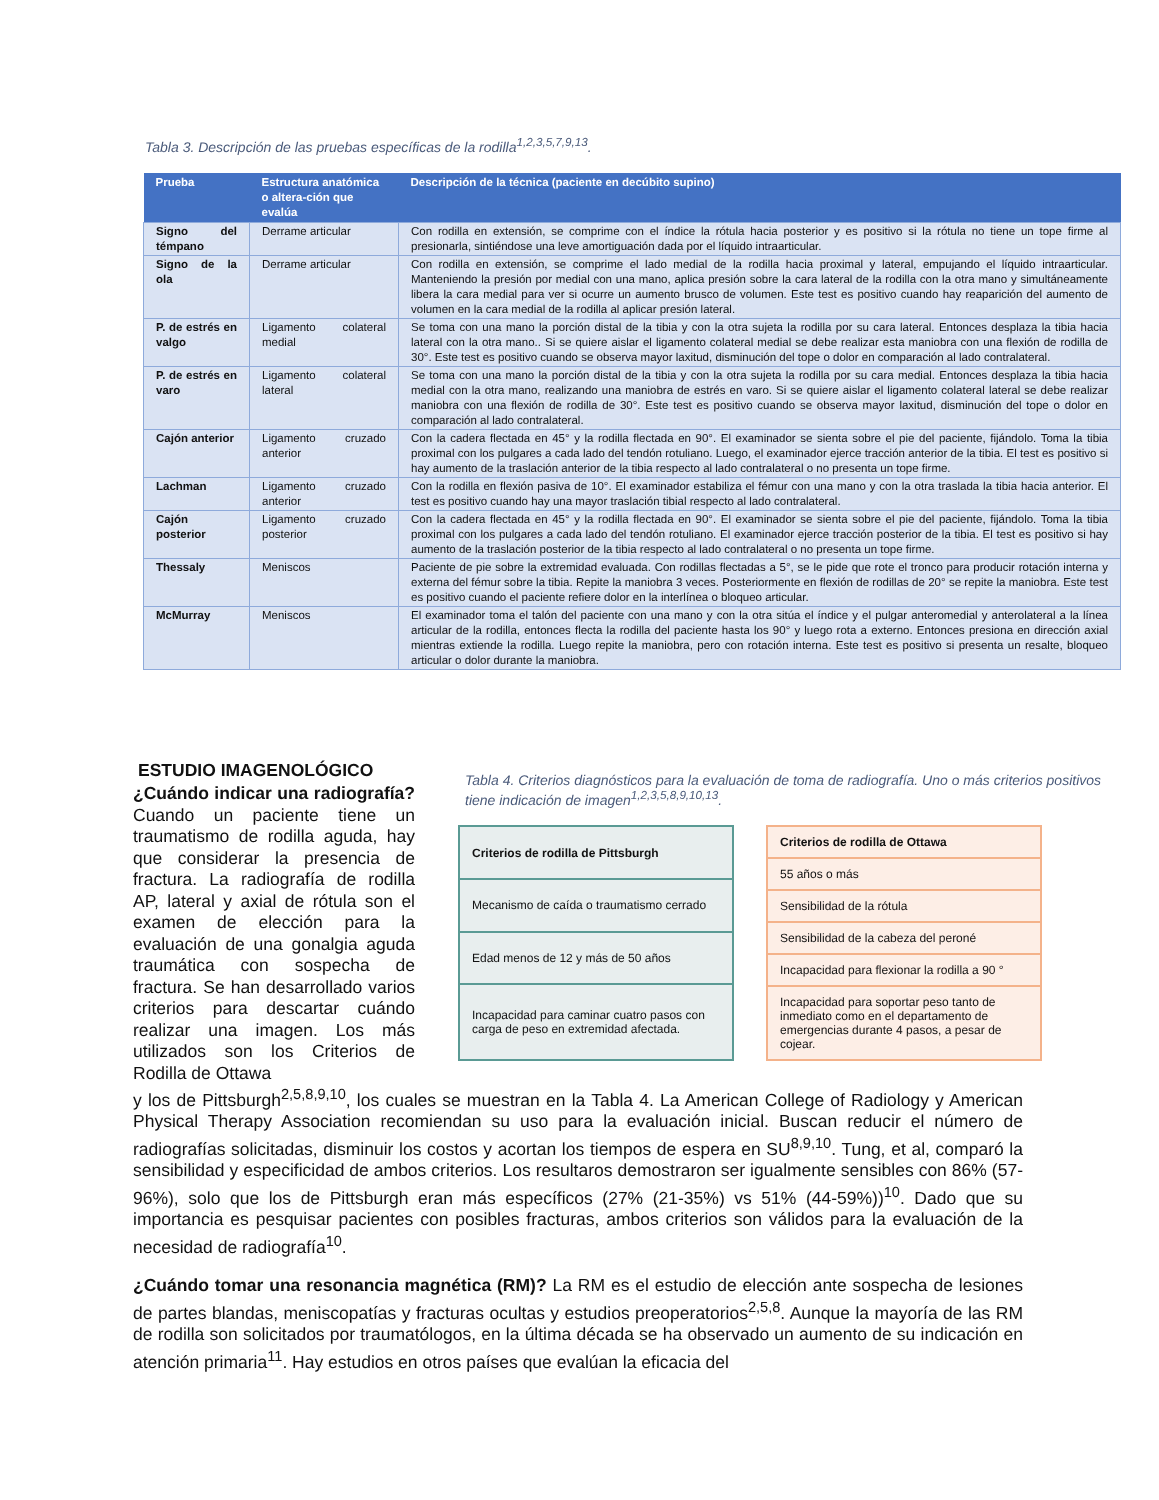Tabla 3. Descripción de las pruebas específicas de la rodilla<sup>1,2,3,5,7,9,13</sup>.
| Prueba | Estructura anatómica o altera-ción que evalúa | Descripción de la técnica (paciente en decúbito supino) |
| --- | --- | --- |
| Signo del témpano | Derrame articular | Con rodilla en extensión, se comprime con el índice la rótula hacia posterior y es positivo si la rótula no tiene un tope firme al presionarla, sintiéndose una leve amortiguación dada por el líquido intraarticular. |
| Signo de la ola | Derrame articular | Con rodilla en extensión, se comprime el lado medial de la rodilla hacia proximal y lateral, empujando el líquido intraarticular. Manteniendo la presión por medial con una mano, aplica presión sobre la cara lateral de la rodilla con la otra mano y simultáneamente libera la cara medial para ver si ocurre un aumento brusco de volumen. Este test es positivo cuando hay reaparición del aumento de volumen en la cara medial de la rodilla al aplicar presión lateral. |
| P. de estrés en valgo | Ligamento colateral medial | Se toma con una mano la porción distal de la tibia y con la otra sujeta la rodilla por su cara lateral. Entonces desplaza la tibia hacia lateral con la otra mano.. Si se quiere aislar el ligamento colateral medial se debe realizar esta maniobra con una flexión de rodilla de 30°. Este test es positivo cuando se observa mayor laxitud, disminución del tope o dolor en comparación al lado contralateral. |
| P. de estrés en varo | Ligamento colateral lateral | Se toma con una mano la porción distal de la tibia y con la otra sujeta la rodilla por su cara medial. Entonces desplaza la tibia hacia medial con la otra mano, realizando una maniobra de estrés en varo. Si se quiere aislar el ligamento colateral lateral se debe realizar maniobra con una flexión de rodilla de 30°. Este test es positivo cuando se observa mayor laxitud, disminución del tope o dolor en comparación al lado contralateral. |
| Cajón anterior | Ligamento cruzado anterior | Con la cadera flectada en 45° y la rodilla flectada en 90°. El examinador se sienta sobre el pie del paciente, fijándolo. Toma la tibia proximal con los pulgares a cada lado del tendón rotuliano. Luego, el examinador ejerce tracción anterior de la tibia. El test es positivo si hay aumento de la traslación anterior de la tibia respecto al lado contralateral o no presenta un tope firme. |
| Lachman | Ligamento cruzado anterior | Con la rodilla en flexión pasiva de 10°. El examinador estabiliza el fémur con una mano y con la otra traslada la tibia hacia anterior. El test es positivo cuando hay una mayor traslación tibial respecto al lado contralateral. |
| Cajón posterior | Ligamento cruzado posterior | Con la cadera flectada en 45° y la rodilla flectada en 90°. El examinador se sienta sobre el pie del paciente, fijándolo. Toma la tibia proximal con los pulgares a cada lado del tendón rotuliano. El examinador ejerce tracción posterior de la tibia. El test es positivo si hay aumento de la traslación posterior de la tibia respecto al lado contralateral o no presenta un tope firme. |
| Thessaly | Meniscos | Paciente de pie sobre la extremidad evaluada. Con rodillas flectadas a 5°, se le pide que rote el tronco para producir rotación interna y externa del fémur sobre la tibia. Repite la maniobra 3 veces. Posteriormente en flexión de rodillas de 20° se repite la maniobra. Este test es positivo cuando el paciente refiere dolor en la interlínea o bloqueo articular. |
| McMurray | Meniscos | El examinador toma el talón del paciente con una mano y con la otra sitúa el índice y el pulgar anteromedial y anterolateral a la línea articular de la rodilla, entonces flecta la rodilla del paciente hasta los 90° y luego rota a externo. Entonces presiona en dirección axial mientras extiende la rodilla. Luego repite la maniobra, pero con rotación interna. Este test es positivo si presenta un resalte, bloqueo articular o dolor durante la maniobra. |
ESTUDIO IMAGENOLÓGICO
¿Cuándo indicar una radiografía? Cuando un paciente tiene un traumatismo de rodilla aguda, hay que considerar la presencia de fractura. La radiografía de rodilla AP, lateral y axial de rótula son el examen de elección para la evaluación de una gonalgia aguda traumática con sospecha de fractura. Se han desarrollado varios criterios para descartar cuándo realizar una imagen. Los más utilizados son los Criterios de Rodilla de Ottawa
Tabla 4. Criterios diagnósticos para la evaluación de toma de radiografía. Uno o más criterios positivos tiene indicación de imagen<sup>1,2,3,5,8,9,10,13</sup>.
| Criterios de rodilla de Pittsburgh |
| Mecanismo de caída o traumatismo cerrado |
| Edad menos de 12 y más de 50 años |
| Incapacidad para caminar cuatro pasos con carga de peso en extremidad afectada. |
| Criterios de rodilla de Ottawa |
| 55 años o más |
| Sensibilidad de la rótula |
| Sensibilidad de la cabeza del peroné |
| Incapacidad para flexionar la rodilla a 90 ° |
| Incapacidad para soportar peso tanto de inmediato como en el departamento de emergencias durante 4 pasos, a pesar de cojear. |
y los de Pittsburgh<sup>2,5,8,9,10</sup>, los cuales se muestran en la Tabla 4. La American College of Radiology y American Physical Therapy Association recomiendan su uso para la evaluación inicial. Buscan reducir el número de radiografías solicitadas, disminuir los costos y acortan los tiempos de espera en SU<sup>8,9,10</sup>. Tung, et al, comparó la sensibilidad y especificidad de ambos criterios. Los resultaros demostraron ser igualmente sensibles con 86% (57-96%), solo que los de Pittsburgh eran más específicos (27% (21-35%) vs 51% (44-59%))<sup>10</sup>. Dado que su importancia es pesquisar pacientes con posibles fracturas, ambos criterios son válidos para la evaluación de la necesidad de radiografía<sup>10</sup>.
¿Cuándo tomar una resonancia magnética (RM)? La RM es el estudio de elección ante sospecha de lesiones de partes blandas, meniscopatías y fracturas ocultas y estudios preoperatorios<sup>2,5,8</sup>. Aunque la mayoría de las RM de rodilla son solicitados por traumatólogos, en la última década se ha observado un aumento de su indicación en atención primaria<sup>11</sup>. Hay estudios en otros países que evalúan la eficacia del